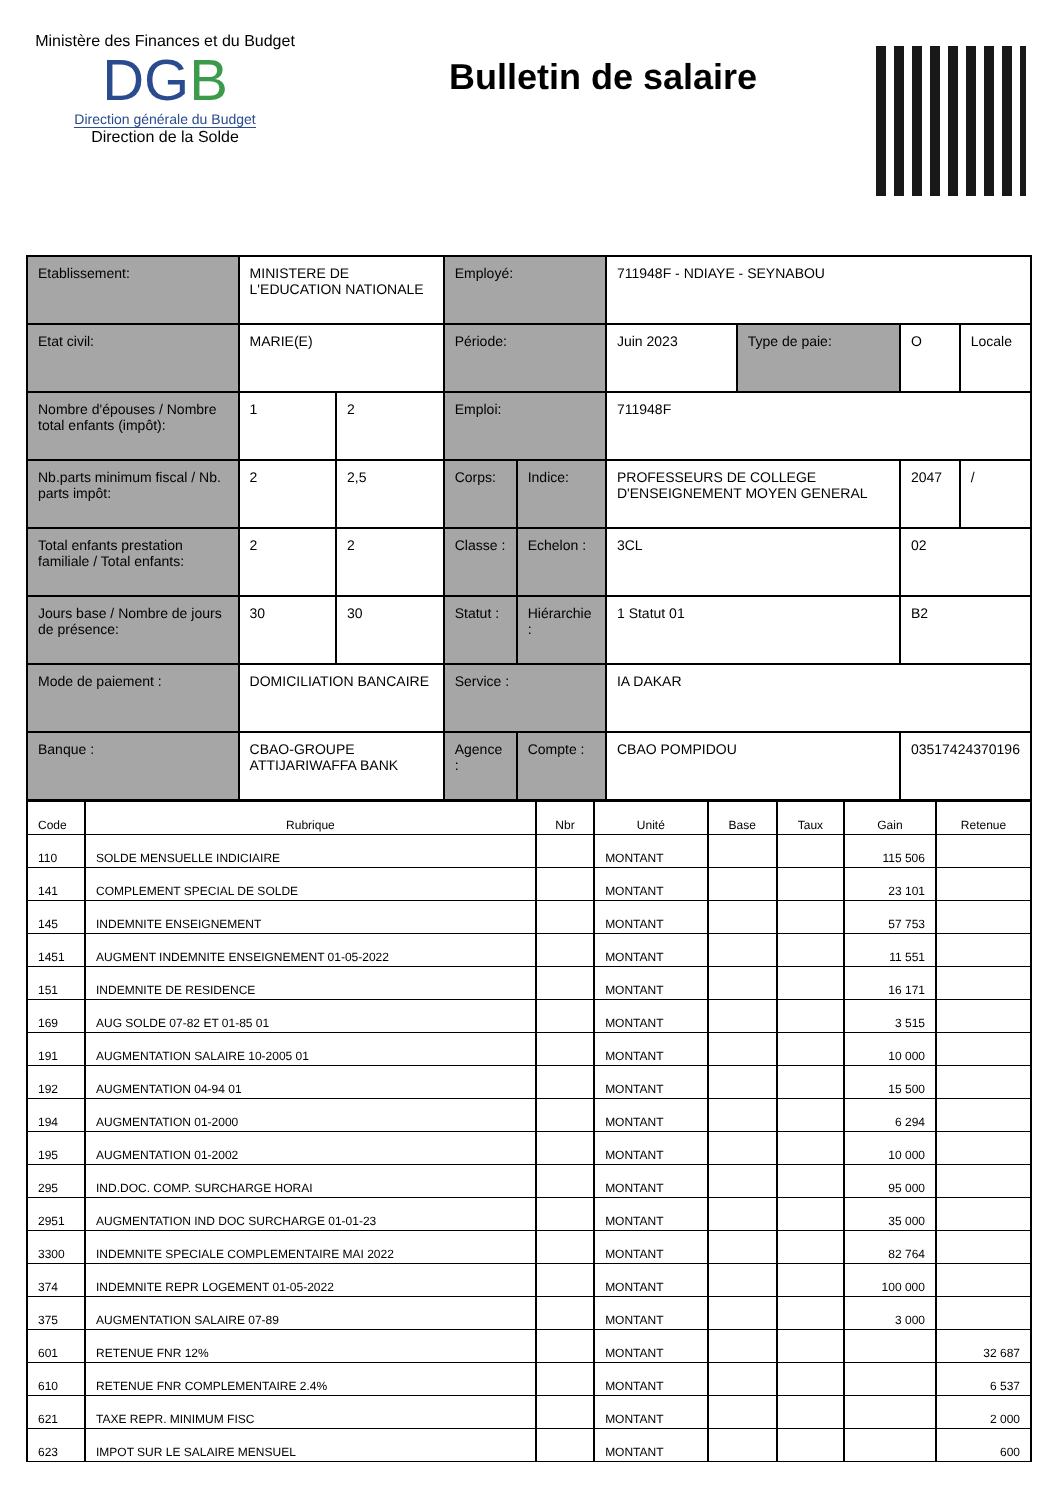Ministère des Finances et du Budget
DGB
Direction générale du Budget
Direction de la Solde
Bulletin de salaire
| Etablissement: | MINISTERE DE L'EDUCATION NATIONALE | | Employé: | | 711948F - NDIAYE - SEYNABOU | | | |
| Etat civil: | MARIE(E) | | Période: | | Juin 2023 | Type de paie: | O | Locale |
| Nombre d'épouses / Nombre total enfants (impôt): | 1 | 2 | Emploi: | | 711948F | | | |
| Nb.parts minimum fiscal / Nb. parts impôt: | 2 | 2,5 | Corps: | Indice: | PROFESSEURS DE COLLEGE D'ENSEIGNEMENT MOYEN GENERAL | | 2047 | / |
| Total enfants prestation familiale / Total enfants: | 2 | 2 | Classe : | Echelon : | 3CL | | 02 | |
| Jours base / Nombre de jours de présence: | 30 | 30 | Statut : | Hiérarchie : | 1 Statut 01 | | B2 | |
| Mode de paiement : | DOMICILIATION BANCAIRE | | Service : | | IA DAKAR | | | |
| Banque : | CBAO-GROUPE ATTIJARIWAFFA BANK | | Agence : | Compte : | CBAO POMPIDOU | | 03517424370196 | |
| Code | Rubrique | Nbr | Unité | Base | Taux | Gain | Retenue |
| --- | --- | --- | --- | --- | --- | --- | --- |
| 110 | SOLDE MENSUELLE INDICIAIRE | | MONTANT | | | 115 506 | |
| 141 | COMPLEMENT SPECIAL DE SOLDE | | MONTANT | | | 23 101 | |
| 145 | INDEMNITE ENSEIGNEMENT | | MONTANT | | | 57 753 | |
| 1451 | AUGMENT INDEMNITE ENSEIGNEMENT 01-05-2022 | | MONTANT | | | 11 551 | |
| 151 | INDEMNITE DE RESIDENCE | | MONTANT | | | 16 171 | |
| 169 | AUG SOLDE 07-82 ET 01-85 01 | | MONTANT | | | 3 515 | |
| 191 | AUGMENTATION SALAIRE 10-2005 01 | | MONTANT | | | 10 000 | |
| 192 | AUGMENTATION 04-94 01 | | MONTANT | | | 15 500 | |
| 194 | AUGMENTATION 01-2000 | | MONTANT | | | 6 294 | |
| 195 | AUGMENTATION 01-2002 | | MONTANT | | | 10 000 | |
| 295 | IND.DOC. COMP. SURCHARGE HORAI | | MONTANT | | | 95 000 | |
| 2951 | AUGMENTATION IND DOC SURCHARGE 01-01-23 | | MONTANT | | | 35 000 | |
| 3300 | INDEMNITE SPECIALE COMPLEMENTAIRE MAI 2022 | | MONTANT | | | 82 764 | |
| 374 | INDEMNITE REPR LOGEMENT 01-05-2022 | | MONTANT | | | 100 000 | |
| 375 | AUGMENTATION SALAIRE 07-89 | | MONTANT | | | 3 000 | |
| 601 | RETENUE FNR 12% | | MONTANT | | | | 32 687 |
| 610 | RETENUE FNR COMPLEMENTAIRE 2.4% | | MONTANT | | | | 6 537 |
| 621 | TAXE REPR. MINIMUM FISC | | MONTANT | | | | 2 000 |
| 623 | IMPOT SUR LE SALAIRE MENSUEL | | MONTANT | | | | 600 |